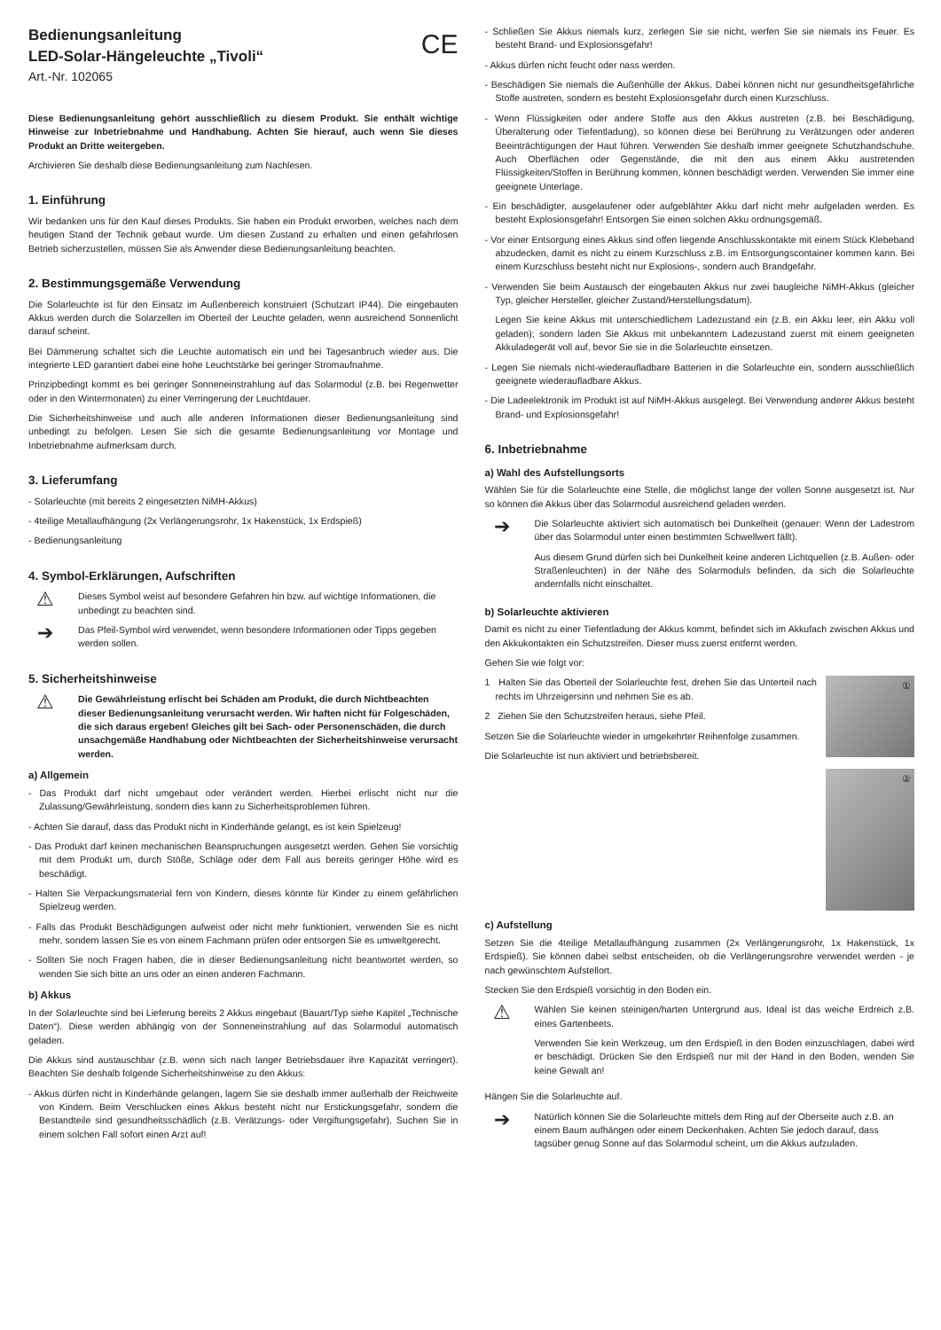Bedienungsanleitung
LED-Solar-Hängeleuchte „Tivoli“
Art.-Nr. 102065
CE
Diese Bedienungsanleitung gehört ausschließlich zu diesem Produkt. Sie enthält wichtige Hinweise zur Inbetriebnahme und Handhabung. Achten Sie hierauf, auch wenn Sie dieses Produkt an Dritte weitergeben.
Archivieren Sie deshalb diese Bedienungsanleitung zum Nachlesen.
1. Einführung
Wir bedanken uns für den Kauf dieses Produkts. Sie haben ein Produkt erworben, welches nach dem heutigen Stand der Technik gebaut wurde. Um diesen Zustand zu erhalten und einen gefahrlosen Betrieb sicherzustellen, müssen Sie als Anwender diese Bedienungsanleitung beachten.
2. Bestimmungsgemäße Verwendung
Die Solarleuchte ist für den Einsatz im Außenbereich konstruiert (Schutzart IP44). Die eingebauten Akkus werden durch die Solarzellen im Oberteil der Leuchte geladen, wenn ausreichend Sonnenlicht darauf scheint.
Bei Dämmerung schaltet sich die Leuchte automatisch ein und bei Tagesanbruch wieder aus. Die integrierte LED garantiert dabei eine hohe Leuchtstärke bei geringer Stromaufnahme.
Prinzipbedingt kommt es bei geringer Sonneneinstrahlung auf das Solarmodul (z.B. bei Regenwetter oder in den Wintermonaten) zu einer Verringerung der Leuchtdauer.
Die Sicherheitshinweise und auch alle anderen Informationen dieser Bedienungsanleitung sind unbedingt zu befolgen. Lesen Sie sich die gesamte Bedienungsanleitung vor Montage und Inbetriebnahme aufmerksam durch.
3. Lieferumfang
- Solarleuchte (mit bereits 2 eingesetzten NiMH-Akkus)
- 4teilige Metallaufhängung (2x Verlängerungsrohr, 1x Hakenstück, 1x Erdspieß)
- Bedienungsanleitung
4. Symbol-Erklärungen, Aufschriften
⚠
Dieses Symbol weist auf besondere Gefahren hin bzw. auf wichtige Informationen, die unbedingt zu beachten sind.
➔
Das Pfeil-Symbol wird verwendet, wenn besondere Informationen oder Tipps gegeben werden sollen.
5. Sicherheitshinweise
⚠
Die Gewährleistung erlischt bei Schäden am Produkt, die durch Nichtbeachten dieser Bedienungsanleitung verursacht werden. Wir haften nicht für Folgeschäden, die sich daraus ergeben! Gleiches gilt bei Sach- oder Personenschäden, die durch unsachgemäße Handhabung oder Nichtbeachten der Sicherheitshinweise verursacht werden.
a) Allgemein
- Das Produkt darf nicht umgebaut oder verändert werden. Hierbei erlischt nicht nur die Zulassung/Gewährleistung, sondern dies kann zu Sicherheitsproblemen führen.
- Achten Sie darauf, dass das Produkt nicht in Kinderhände gelangt, es ist kein Spielzeug!
- Das Produkt darf keinen mechanischen Beanspruchungen ausgesetzt werden. Gehen Sie vorsichtig mit dem Produkt um, durch Stöße, Schläge oder dem Fall aus bereits geringer Höhe wird es beschädigt.
- Halten Sie Verpackungsmaterial fern von Kindern, dieses könnte für Kinder zu einem gefährlichen Spielzeug werden.
- Falls das Produkt Beschädigungen aufweist oder nicht mehr funktioniert, verwenden Sie es nicht mehr, sondern lassen Sie es von einem Fachmann prüfen oder entsorgen Sie es umweltgerecht.
- Sollten Sie noch Fragen haben, die in dieser Bedienungsanleitung nicht beantwortet werden, so wenden Sie sich bitte an uns oder an einen anderen Fachmann.
b) Akkus
In der Solarleuchte sind bei Lieferung bereits 2 Akkus eingebaut (Bauart/Typ siehe Kapitel „Technische Daten“). Diese werden abhängig von der Sonneneinstrahlung auf das Solarmodul automatisch geladen.
Die Akkus sind austauschbar (z.B. wenn sich nach langer Betriebsdauer ihre Kapazität verringert). Beachten Sie deshalb folgende Sicherheitshinweise zu den Akkus:
- Akkus dürfen nicht in Kinderhände gelangen, lagern Sie sie deshalb immer außerhalb der Reichweite von Kindern. Beim Verschlucken eines Akkus besteht nicht nur Erstickungsgefahr, sondern die Bestandteile sind gesundheitsschädlich (z.B. Verätzungs- oder Vergiftungsgefahr). Suchen Sie in einem solchen Fall sofort einen Arzt auf!
- Schließen Sie Akkus niemals kurz, zerlegen Sie sie nicht, werfen Sie sie niemals ins Feuer. Es besteht Brand- und Explosionsgefahr!
- Akkus dürfen nicht feucht oder nass werden.
- Beschädigen Sie niemals die Außenhülle der Akkus. Dabei können nicht nur gesundheitsgefährliche Stoffe austreten, sondern es besteht Explosionsgefahr durch einen Kurzschluss.
- Wenn Flüssigkeiten oder andere Stoffe aus den Akkus austreten (z.B. bei Beschädigung, Überalterung oder Tiefentladung), so können diese bei Berührung zu Verätzungen oder anderen Beeinträchtigungen der Haut führen. Verwenden Sie deshalb immer geeignete Schutzhandschuhe. Auch Oberflächen oder Gegenstände, die mit den aus einem Akku austretenden Flüssigkeiten/Stoffen in Berührung kommen, können beschädigt werden. Verwenden Sie immer eine geeignete Unterlage.
- Ein beschädigter, ausgelaufener oder aufgeblähter Akku darf nicht mehr aufgeladen werden. Es besteht Explosionsgefahr! Entsorgen Sie einen solchen Akku ordnungsgemäß.
- Vor einer Entsorgung eines Akkus sind offen liegende Anschlusskontakte mit einem Stück Klebeband abzudecken, damit es nicht zu einem Kurzschluss z.B. im Entsorgungscontainer kommen kann. Bei einem Kurzschluss besteht nicht nur Explosions-, sondern auch Brandgefahr.
- Verwenden Sie beim Austausch der eingebauten Akkus nur zwei baugleiche NiMH-Akkus (gleicher Typ, gleicher Hersteller, gleicher Zustand/Herstellungsdatum).
Legen Sie keine Akkus mit unterschiedlichem Ladezustand ein (z.B. ein Akku leer, ein Akku voll geladen); sondern laden Sie Akkus mit unbekanntem Ladezustand zuerst mit einem geeigneten Akkuladegerät voll auf, bevor Sie sie in die Solarleuchte einsetzen.
- Legen Sie niemals nicht-wiederaufladbare Batterien in die Solarleuchte ein, sondern ausschließlich geeignete wiederaufladbare Akkus.
- Die Ladeelektronik im Produkt ist auf NiMH-Akkus ausgelegt. Bei Verwendung anderer Akkus besteht Brand- und Explosionsgefahr!
6. Inbetriebnahme
a) Wahl des Aufstellungsorts
Wählen Sie für die Solarleuchte eine Stelle, die möglichst lange der vollen Sonne ausgesetzt ist. Nur so können die Akkus über das Solarmodul ausreichend geladen werden.
➔
Die Solarleuchte aktiviert sich automatisch bei Dunkelheit (genauer: Wenn der Ladestrom über das Solarmodul unter einen bestimmten Schwellwert fällt).
Aus diesem Grund dürfen sich bei Dunkelheit keine anderen Lichtquellen (z.B. Außen- oder Straßenleuchten) in der Nähe des Solarmoduls befinden, da sich die Solarleuchte andernfalls nicht einschaltet.
b) Solarleuchte aktivieren
Damit es nicht zu einer Tiefentladung der Akkus kommt, befindet sich im Akkufach zwischen Akkus und den Akkukontakten ein Schutzstreifen. Dieser muss zuerst entfernt werden.
Gehen Sie wie folgt vor:
①
1 Halten Sie das Oberteil der Solarleuchte fest, drehen Sie das Unterteil nach rechts im Uhrzeigersinn und nehmen Sie es ab.
2 Ziehen Sie den Schutzstreifen heraus, siehe Pfeil.
Setzen Sie die Solarleuchte wieder in umgekehrter Reihenfolge zusammen.
Die Solarleuchte ist nun aktiviert und betriebsbereit.
②
c) Aufstellung
Setzen Sie die 4teilige Metallaufhängung zusammen (2x Verlängerungsrohr, 1x Hakenstück, 1x Erdspieß). Sie können dabei selbst entscheiden, ob die Verlängerungsrohre verwendet werden - je nach gewünschtem Aufstellort.
Stecken Sie den Erdspieß vorsichtig in den Boden ein.
⚠
Wählen Sie keinen steinigen/harten Untergrund aus. Ideal ist das weiche Erdreich z.B. eines Gartenbeets.
Verwenden Sie kein Werkzeug, um den Erdspieß in den Boden einzuschlagen, dabei wird er beschädigt. Drücken Sie den Erdspieß nur mit der Hand in den Boden, wenden Sie keine Gewalt an!
Hängen Sie die Solarleuchte auf.
➔
Natürlich können Sie die Solarleuchte mittels dem Ring auf der Oberseite auch z.B. an einem Baum aufhängen oder einem Deckenhaken. Achten Sie jedoch darauf, dass tagsüber genug Sonne auf das Solarmodul scheint, um die Akkus aufzuladen.